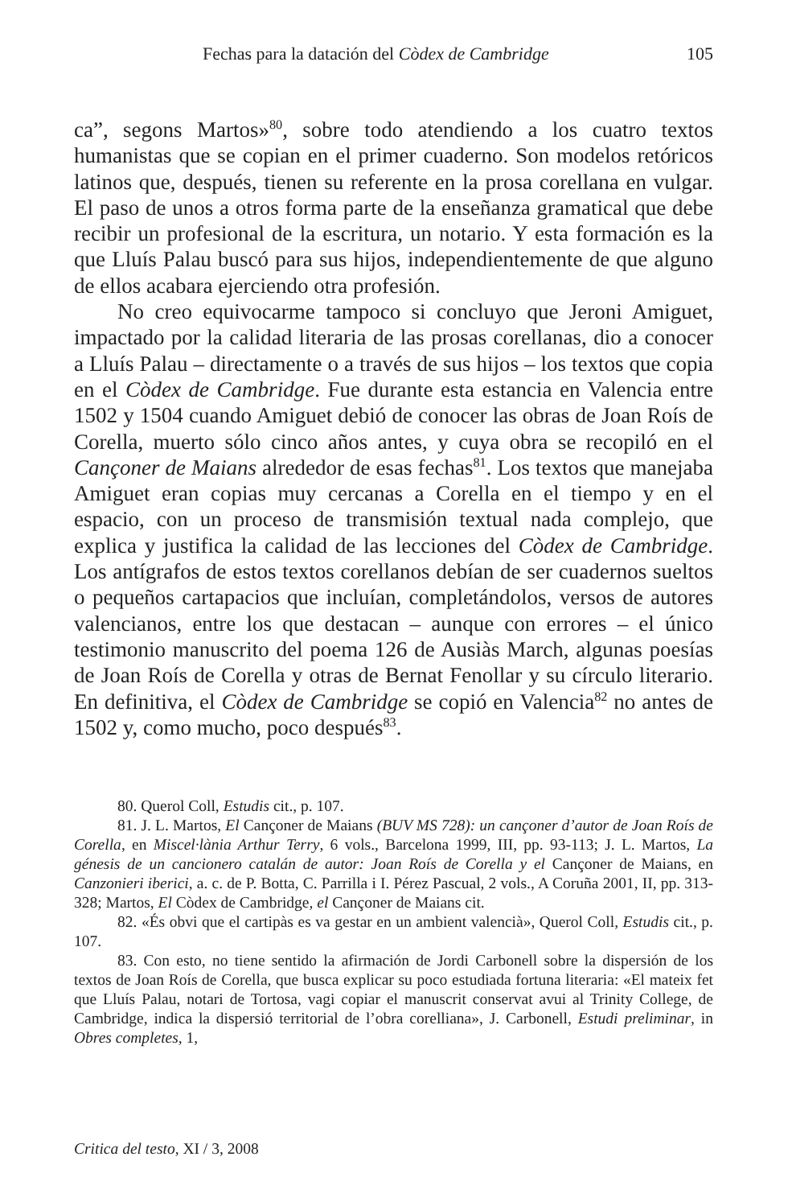Fechas para la datación del Còdex de Cambridge 105
ca”, segons Martos»<sup>80</sup>, sobre todo atendiendo a los cuatro textos humanistas que se copian en el primer cuaderno. Son modelos retóricos latinos que, después, tienen su referente en la prosa corellana en vulgar. El paso de unos a otros forma parte de la enseñanza gramatical que debe recibir un profesional de la escritura, un notario. Y esta formación es la que Lluís Palau buscó para sus hijos, independientemente de que alguno de ellos acabara ejerciendo otra profesión.
No creo equivocarme tampoco si concluyo que Jeroni Amiguet, impactado por la calidad literaria de las prosas corellanas, dio a conocer a Lluís Palau – directamente o a través de sus hijos – los textos que copia en el Còdex de Cambridge. Fue durante esta estancia en Valencia entre 1502 y 1504 cuando Amiguet debió de conocer las obras de Joan Roís de Corella, muerto sólo cinco años antes, y cuya obra se recopiló en el Cançoner de Maians alrededor de esas fechas<sup>81</sup>. Los textos que manejaba Amiguet eran copias muy cercanas a Corella en el tiempo y en el espacio, con un proceso de transmisión textual nada complejo, que explica y justifica la calidad de las lecciones del Còdex de Cambridge. Los antígrafos de estos textos corellanos debían de ser cuadernos sueltos o pequeños cartapacios que incluían, completándolos, versos de autores valencianos, entre los que destacan – aunque con errores – el único testimonio manuscrito del poema 126 de Ausiàs March, algunas poesías de Joan Roís de Corella y otras de Bernat Fenollar y su círculo literario. En definitiva, el Còdex de Cambridge se copió en Valencia<sup>82</sup> no antes de 1502 y, como mucho, poco después<sup>83</sup>.
80. Querol Coll, Estudis cit., p. 107.
81. J. L. Martos, El Cançoner de Maians (BUV MS 728): un cançoner d’autor de Joan Roís de Corella, en Miscel·lània Arthur Terry, 6 vols., Barcelona 1999, III, pp. 93-113; J. L. Martos, La génesis de un cancionero catalán de autor: Joan Roís de Corella y el Cançoner de Maians, en Canzonieri iberici, a. c. de P. Botta, C. Parrilla i I. Pérez Pascual, 2 vols., A Coruña 2001, II, pp. 313-328; Martos, El Còdex de Cambridge, el Cançoner de Maians cit.
82. «És obvi que el cartipàs es va gestar en un ambient valencià», Querol Coll, Estudis cit., p. 107.
83. Con esto, no tiene sentido la afirmación de Jordi Carbonell sobre la dispersión de los textos de Joan Roís de Corella, que busca explicar su poco estudiada fortuna literaria: «El mateix fet que Lluís Palau, notari de Tortosa, vagi copiar el manuscrit conservat avui al Trinity College, de Cambridge, indica la dispersió territorial de l’obra corelliana», J. Carbonell, Estudi preliminar, in Obres completes, 1,
Critica del testo, XI / 3, 2008